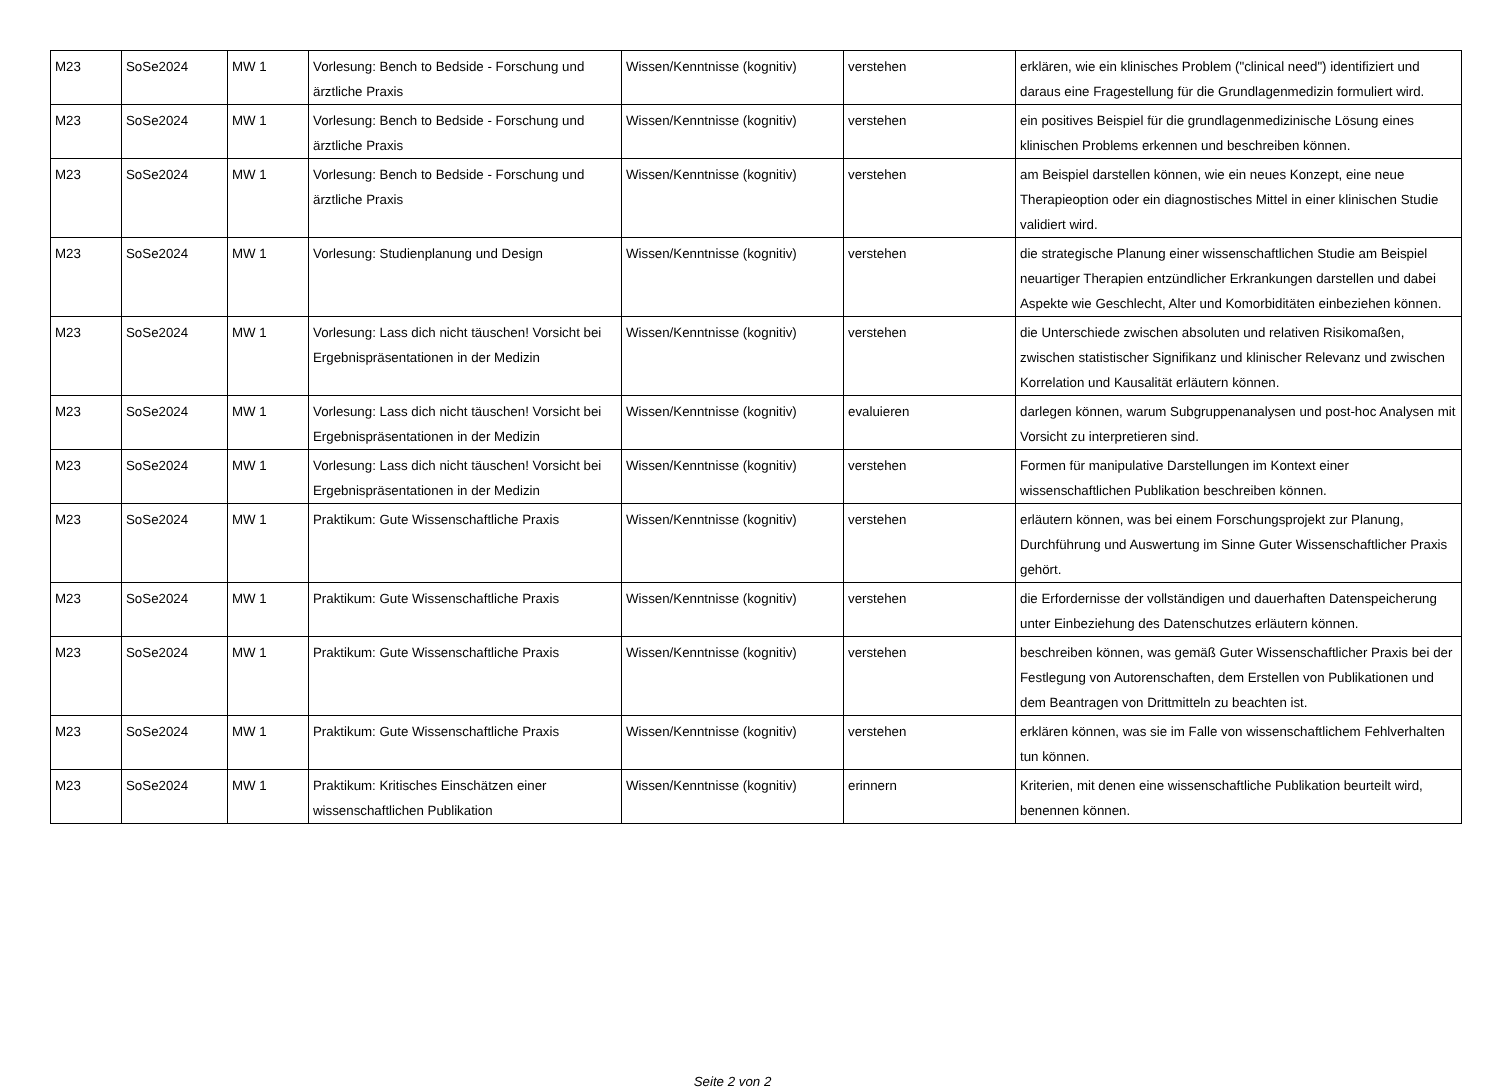| M23 | SoSe2024 | MW 1 | Vorlesung: Bench to Bedside - Forschung und ärztliche Praxis | Wissen/Kenntnisse (kognitiv) | verstehen | erklären, wie ein klinisches Problem ("clinical need") identifiziert und daraus eine Fragestellung für die Grundlagenmedizin formuliert wird. |
| M23 | SoSe2024 | MW 1 | Vorlesung: Bench to Bedside - Forschung und ärztliche Praxis | Wissen/Kenntnisse (kognitiv) | verstehen | ein positives Beispiel für die grundlagenmedizinische Lösung eines klinischen Problems erkennen und beschreiben können. |
| M23 | SoSe2024 | MW 1 | Vorlesung: Bench to Bedside - Forschung und ärztliche Praxis | Wissen/Kenntnisse (kognitiv) | verstehen | am Beispiel darstellen können, wie ein neues Konzept, eine neue Therapieoption oder ein diagnostisches Mittel in einer klinischen Studie validiert wird. |
| M23 | SoSe2024 | MW 1 | Vorlesung: Studienplanung und Design | Wissen/Kenntnisse (kognitiv) | verstehen | die strategische Planung einer wissenschaftlichen Studie am Beispiel neuartiger Therapien entzündlicher Erkrankungen darstellen und dabei Aspekte wie Geschlecht, Alter und Komorbiditäten einbeziehen können. |
| M23 | SoSe2024 | MW 1 | Vorlesung: Lass dich nicht täuschen! Vorsicht bei Ergebnispräsentationen in der Medizin | Wissen/Kenntnisse (kognitiv) | verstehen | die Unterschiede zwischen absoluten und relativen Risikomaßen, zwischen statistischer Signifikanz und klinischer Relevanz und zwischen Korrelation und Kausalität erläutern können. |
| M23 | SoSe2024 | MW 1 | Vorlesung: Lass dich nicht täuschen! Vorsicht bei Ergebnispräsentationen in der Medizin | Wissen/Kenntnisse (kognitiv) | evaluieren | darlegen können, warum Subgruppenanalysen und post-hoc Analysen mit Vorsicht zu interpretieren sind. |
| M23 | SoSe2024 | MW 1 | Vorlesung: Lass dich nicht täuschen! Vorsicht bei Ergebnispräsentationen in der Medizin | Wissen/Kenntnisse (kognitiv) | verstehen | Formen für manipulative Darstellungen im Kontext einer wissenschaftlichen Publikation beschreiben können. |
| M23 | SoSe2024 | MW 1 | Praktikum: Gute Wissenschaftliche Praxis | Wissen/Kenntnisse (kognitiv) | verstehen | erläutern können, was bei einem Forschungsprojekt zur Planung, Durchführung und Auswertung im Sinne Guter Wissenschaftlicher Praxis gehört. |
| M23 | SoSe2024 | MW 1 | Praktikum: Gute Wissenschaftliche Praxis | Wissen/Kenntnisse (kognitiv) | verstehen | die Erfordernisse der vollständigen und dauerhaften Datenspeicherung unter Einbeziehung des Datenschutzes erläutern können. |
| M23 | SoSe2024 | MW 1 | Praktikum: Gute Wissenschaftliche Praxis | Wissen/Kenntnisse (kognitiv) | verstehen | beschreiben können, was gemäß Guter Wissenschaftlicher Praxis bei der Festlegung von Autorenschaften, dem Erstellen von Publikationen und dem Beantragen von Drittmitteln zu beachten ist. |
| M23 | SoSe2024 | MW 1 | Praktikum: Gute Wissenschaftliche Praxis | Wissen/Kenntnisse (kognitiv) | verstehen | erklären können, was sie im Falle von wissenschaftlichem Fehlverhalten tun können. |
| M23 | SoSe2024 | MW 1 | Praktikum: Kritisches Einschätzen einer wissenschaftlichen Publikation | Wissen/Kenntnisse (kognitiv) | erinnern | Kriterien, mit denen eine wissenschaftliche Publikation beurteilt wird, benennen können. |
Seite 2 von 2